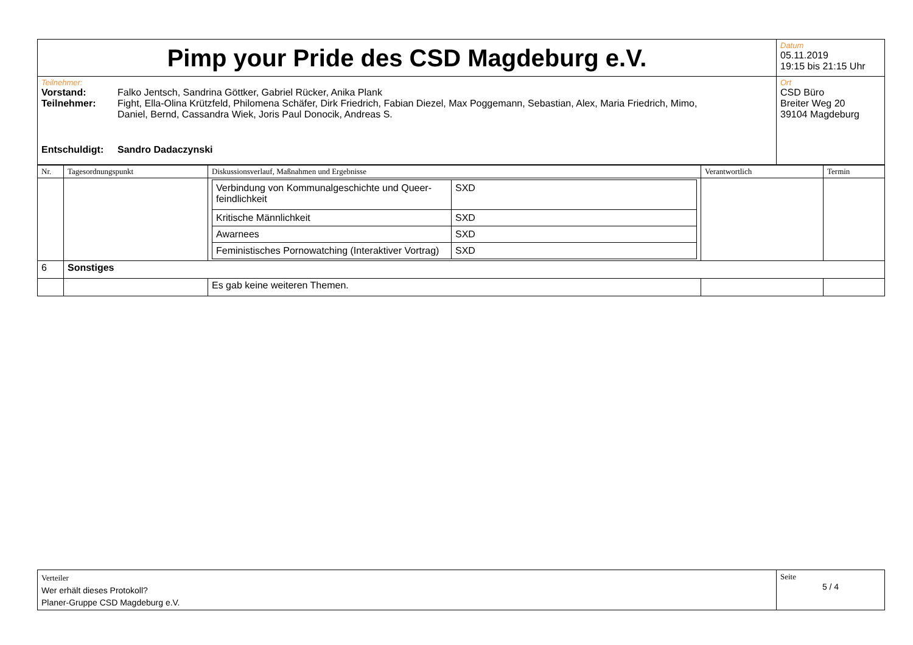| Pimp your Pride des CSD Magdeburg e.V. | Datum 05.11.2019 19:15 bis 21:15 Uhr |
| Teilnehmer: / Vorstand: / Falko Jentsch, Sandrina Göttker, Gabriel Rücker, Anika Plank / / Teilnehmer: / Fight, Ella-Olina Krützfeld, Philomena Schäfer, Dirk Friedrich, Fabian Diezel, Max Poggemann, Sebastian, Alex, Maria Friedrich, Mimo, Daniel, Bernd, Cassandra Wiek, Joris Paul Donocik, Andreas S. / / Entschuldigt: / Sandro Dadaczynski / | Ort CSD Büro Breiter Weg 20 39104 Magdeburg |
| Nr. | Tagesordnungspunkt | Diskussionsverlauf, Maßnahmen und Ergebnisse | Verantwortlich | Termin |
| --- | --- | --- | --- | --- |
| | | / Verbindung von Kommunalgeschichte und Queer-feindlichkeit / SXD / / Kritische Männlichkeit / SXD / / Awarnees / SXD / / Feministisches Pornowatching (Interaktiver Vortrag) / SXD / | | |
| 6 | Sonstiges | | | |
| | | Es gab keine weiteren Themen. | | |
| Verteiler Wer erhält dieses Protokoll? Planer-Gruppe CSD Magdeburg e.V. | Seite 5 / 4 |